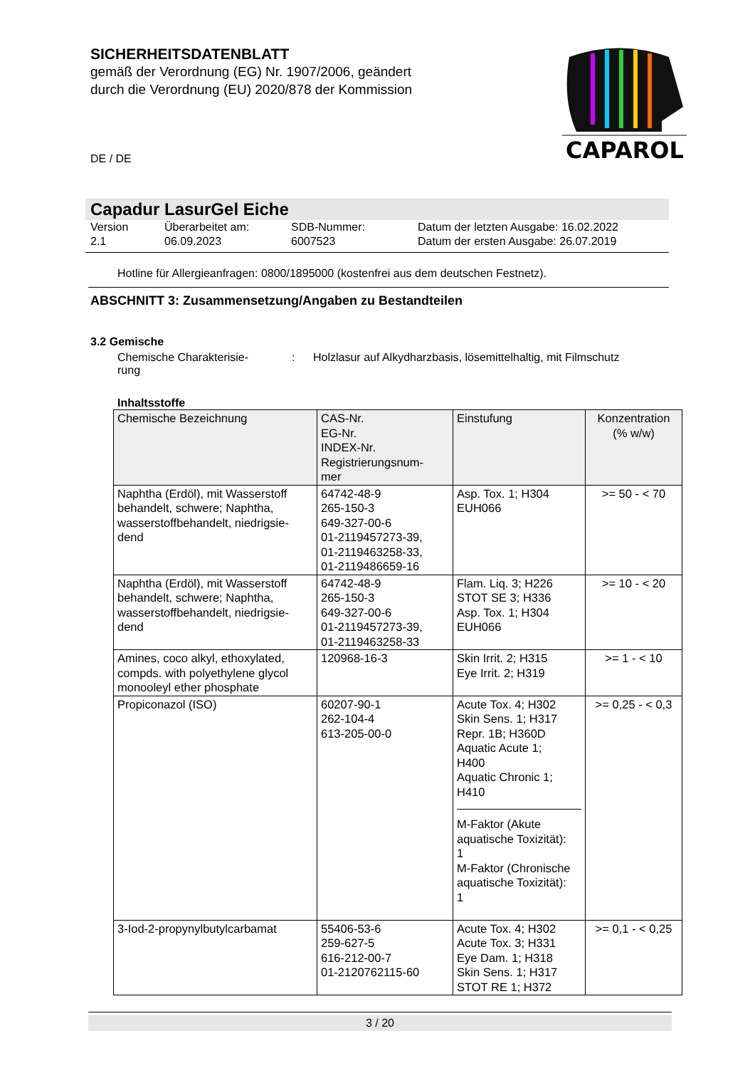SICHERHEITSDATENBLATT
gemäß der Verordnung (EG) Nr. 1907/2006, geändert
durch die Verordnung (EU) 2020/878 der Kommission
CAPAROL
DE / DE
Capadur LasurGel Eiche
Version
2.1
Überarbeitet am:
06.09.2023
SDB-Nummer:
6007523
Datum der letzten Ausgabe: 16.02.2022
Datum der ersten Ausgabe: 26.07.2019
Hotline für Allergieanfragen: 0800/1895000 (kostenfrei aus dem deutschen Festnetz).
ABSCHNITT 3: Zusammensetzung/Angaben zu Bestandteilen
3.2 Gemische
Chemische Charakterisie-
rung
:
Holzlasur auf Alkydharzbasis, lösemittelhaltig, mit Filmschutz
Inhaltsstoffe
| Chemische Bezeichnung | CAS-Nr. EG-Nr. INDEX-Nr. Registrierungsnum- mer | Einstufung | Konzentration (% w/w) |
| --- | --- | --- | --- |
| Naphtha (Erdöl), mit Wasserstoff behandelt, schwere; Naphtha, wasserstoffbehandelt, niedrigsie- dend | 64742-48-9 265-150-3 649-327-00-6 01-2119457273-39, 01-2119463258-33, 01-2119486659-16 | Asp. Tox. 1; H304 EUH066 | >= 50 - < 70 |
| Naphtha (Erdöl), mit Wasserstoff behandelt, schwere; Naphtha, wasserstoffbehandelt, niedrigsie- dend | 64742-48-9 265-150-3 649-327-00-6 01-2119457273-39, 01-2119463258-33 | Flam. Liq. 3; H226 STOT SE 3; H336 Asp. Tox. 1; H304 EUH066 | >= 10 - < 20 |
| Amines, coco alkyl, ethoxylated, compds. with polyethylene glycol monooleyl ether phosphate | 120968-16-3 | Skin Irrit. 2; H315 Eye Irrit. 2; H319 | >= 1 - < 10 |
| Propiconazol (ISO) | 60207-90-1 262-104-4 613-205-00-0 | Acute Tox. 4; H302 Skin Sens. 1; H317 Repr. 1B; H360D Aquatic Acute 1; H400 Aquatic Chronic 1; H410 M-Faktor (Akute aquatische Toxizität): 1 M-Faktor (Chronische aquatische Toxizität): 1 | >= 0,25 - < 0,3 |
| 3-Iod-2-propynylbutylcarbamat | 55406-53-6 259-627-5 616-212-00-7 01-2120762115-60 | Acute Tox. 4; H302 Acute Tox. 3; H331 Eye Dam. 1; H318 Skin Sens. 1; H317 STOT RE 1; H372 | >= 0,1 - < 0,25 |
3 / 20